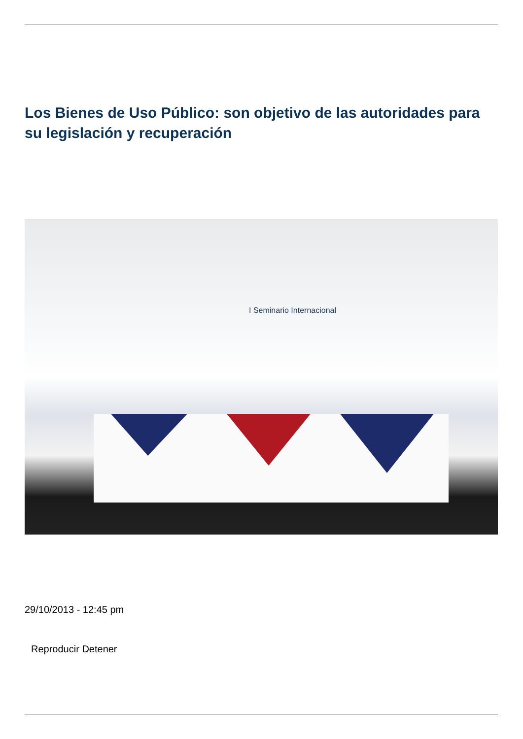Los Bienes de Uso Público: son objetivo de las autoridades para su legislación y recuperación
I Seminario Internacional
29/10/2013 - 12:45 pm
Reproducir Detener